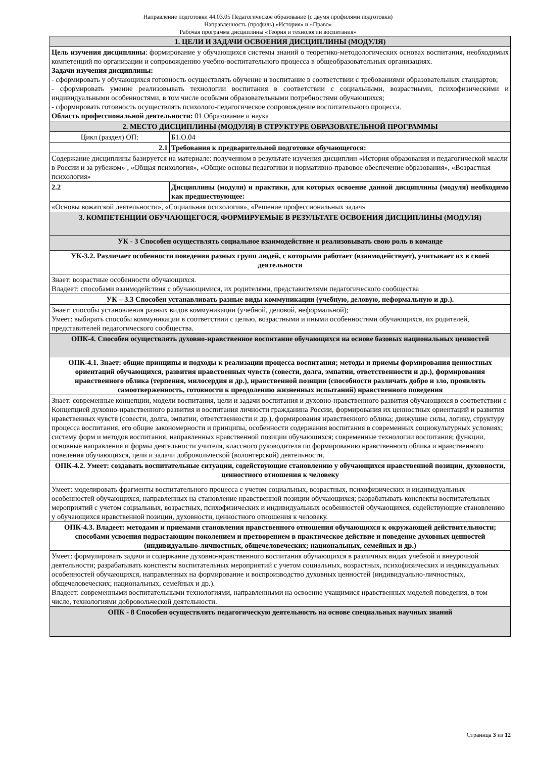Направление подготовки 44.03.05 Педагогическое образование (с двумя профилями подготовки)
Направленность (профиль) «История» и «Право»
Рабочая программа дисциплины «Теория и технологии воспитания»
| 1. ЦЕЛИ И ЗАДАЧИ ОСВОЕНИЯ ДИСЦИПЛИНЫ (МОДУЛЯ) | |
| Цель изучения дисциплины : формирование у обучающихся системы знаний о теоретико-методологических основах воспитания, необходимых компетенций по организации и сопровождению учебно-воспитательного процесса в общеобразовательных организациях. Задачи изучения дисциплины: - сформировать у обучающихся готовность осуществлять обучение и воспитание в соответствии с требованиями образовательных стандартов; - сформировать умение реализовывать технологии воспитания в соответствии с социальными, возрастными, психофизическими и индивидуальными особенностями, в том числе особыми образовательными потребностями обучающихся; - сформировать готовность осуществлять психолого-педагогическое сопровождение воспитательного процесса. Область профессиональной деятельности: 01 Образование и наука | |
| 2. МЕСТО ДИСЦИПЛИНЫ (МОДУЛЯ) В СТРУКТУРЕ ОБРАЗОВАТЕЛЬНОЙ ПРОГРАММЫ | |
| Цикл (раздел) ОП: | Б1.О.04 |
| 2.1 | Требования к предварительной подготовке обучающегося: |
| Содержание дисциплины базируется на материале: полученном в результате изучения дисциплин «История образования и педагогической мысли в России и за рубежом» , «Общая психология», «Общие основы педагогики и нормативно-правовое обеспечение образования», «Возрастная психология» | |
| 2.2 | Дисциплины (модули) и практики, для которых освоение данной дисциплины (модуля) необходимо как предшествующее: |
| «Основы вожатской деятельности», «Социальная психология», «Решение профессиональных задач» | |
| 3. КОМПЕТЕНЦИИ ОБУЧАЮЩЕГОСЯ, ФОРМИРУЕМЫЕ В РЕЗУЛЬТАТЕ ОСВОЕНИЯ ДИСЦИПЛИНЫ (МОДУЛЯ) | |
| УК - 3 Способен осуществлять социальное взаимодействие и реализовывать свою роль в команде | |
| УК-3.2. Различает особенности поведения разных групп людей, с которыми работает (взаимодействует), учитывает их в своей деятельности | |
| Знает: возрастные особенности обучающихся. Владеет: способами взаимодействия с обучающимися, их родителями, представителями педагогического сообщества | |
| УК – 3.3 Способен устанавливать разные виды коммуникации (учебную, деловую, неформальную и др.). | |
| Знает: способы установления разных видов коммуникации (учебной, деловой, неформальной); Умеет: выбирать способы коммуникации в соответствии с целью, возрастными и иными особенностями обучающихся, их родителей, представителей педагогического сообщества. | |
| ОПК-4. Способен осуществлять духовно-нравственное воспитание обучающихся на основе базовых национальных ценностей | |
| ОПК-4.1. Знает: общие принципы и подходы к реализации процесса воспитания; методы и приемы формирования ценностных ориентаций обучающихся, развития нравственных чувств (совести, долга, эмпатии, ответственности и др.), формирования нравственного облика (терпения, милосердия и др.), нравственной позиции (способности различать добро и зло, проявлять самоотверженность, готовности к преодолению жизненных испытаний) нравственного поведения | |
| Знает: современные концепции, модели воспитания, цели и задачи воспитания и духовно-нравственного развития обучающихся в соответствии с Концепцией духовно-нравственного развития и воспитания личности гражданина России, формирования их ценностных ориентаций и развития нравственных чувств (совести, долга, эмпатии, ответственности и др.), формирования нравственного облика; движущие силы, логику, структуру процесса воспитания, его общие закономерности и принципы, особенности содержания воспитания в современных социокультурных условиях; систему форм и методов воспитания, направленных нравственной позиции обучающихся; современные технологии воспитания; функции, основные направления и формы деятельности учителя, классного руководителя по формированию нравственного облика и нравственного поведения обучающихся, цели и задачи добровольческой (волонтерской) деятельности. | |
| ОПК-4.2. Умеет: создавать воспитательные ситуации, содействующие становлению у обучающихся нравственной позиции, духовности, ценностного отношения к человеку | |
| Умеет: моделировать фрагменты воспитательного процесса с учетом социальных, возрастных, психофизических и индивидуальных особенностей обучающихся, направленных на становление нравственной позиции обучающихся; разрабатывать конспекты воспитательных мероприятий с учетом социальных, возрастных, психофизических и индивидуальных особенностей обучающихся, содействующие становлению у обучающихся нравственной позиции, духовности, ценностного отношения к человеку. | |
| ОПК-4.3. Владеет: методами и приемами становления нравственного отношения обучающихся к окружающей действительности; способами усвоения подрастающим поколением и претворением в практическое действие и поведение духовных ценностей (индивидуально-личностных, общечеловеческих; национальных, семейных и др.) | |
| Умеет: формулировать задачи и содержание духовно-нравственного воспитания обучающихся в различных видах учебной и внеурочной деятельности; разрабатывать конспекты воспитательных мероприятий с учетом социальных, возрастных, психофизических и индивидуальных особенностей обучающихся, направленных на формирование и воспроизводство духовных ценностей (индивидуально-личностных, общечеловеческих; национальных, семейных и др.). Владеет: современными воспитательными технологиями, направленными на освоение учащимися нравственных моделей поведения, в том числе, технологиями добровольческой деятельности. | |
| ОПК - 8 Способен осуществлять педагогическую деятельность на основе специальных научных знаний | |
Страница 3 из 12